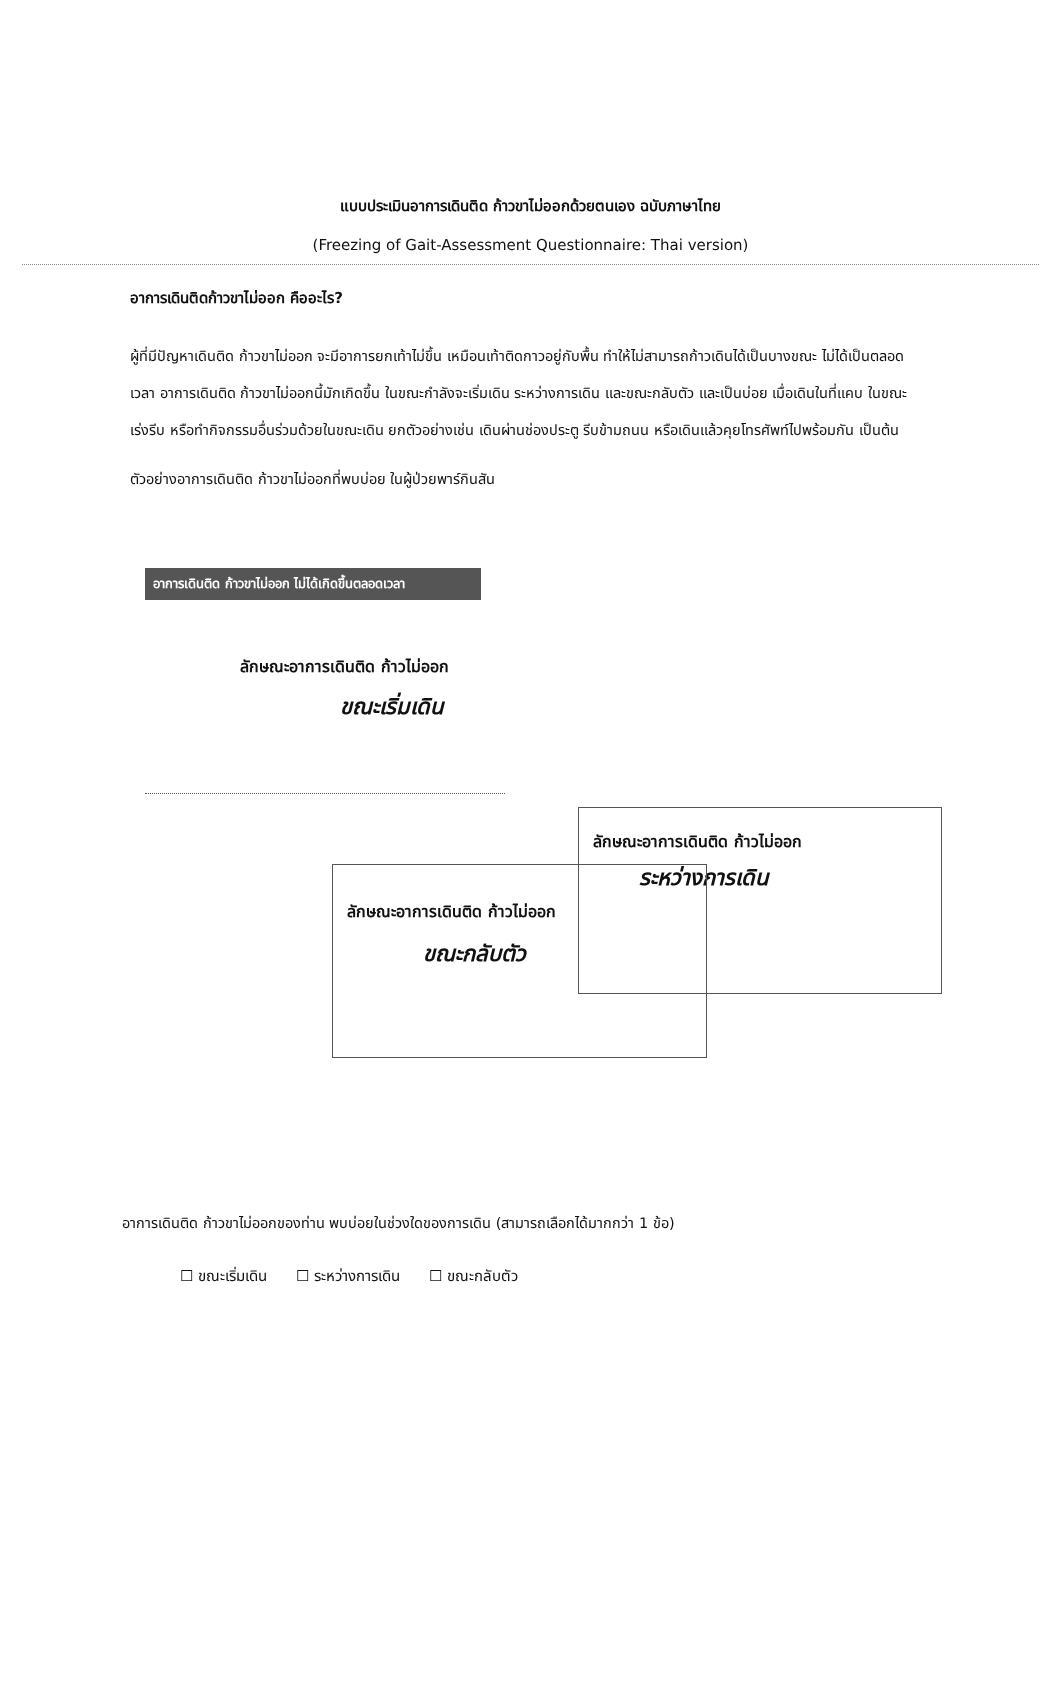แบบประเมินอาการเดินติด ก้าวขาไม่ออกด้วยตนเอง ฉบับภาษาไทย
(Freezing of Gait-Assessment Questionnaire: Thai version)
อาการเดินติดก้าวขาไม่ออก คืออะไร?
ผู้ที่มีปัญหาเดินติด ก้าวขาไม่ออก จะมีอาการยกเท้าไม่ขึ้น เหมือนเท้าติดกาวอยู่กับพื้น ทำให้ไม่สามารถก้าวเดินได้เป็นบางขณะ ไม่ได้เป็นตลอดเวลา อาการเดินติด ก้าวขาไม่ออกนี้มักเกิดขึ้น ในขณะกำลังจะเริ่มเดิน ระหว่างการเดิน และขณะกลับตัว และเป็นบ่อย เมื่อเดินในที่แคบ ในขณะเร่งรีบ หรือทำกิจกรรมอื่นร่วมด้วยในขณะเดิน ยกตัวอย่างเช่น เดินผ่านช่องประตู รีบข้ามถนน หรือเดินแล้วคุยโทรศัพท์ไปพร้อมกัน เป็นต้น
ตัวอย่างอาการเดินติด ก้าวขาไม่ออกที่พบบ่อย ในผู้ป่วยพาร์กินสัน
อาการเดินติด ก้าวขาไม่ออก ไม่ได้เกิดขึ้นตลอดเวลา
ลักษณะอาการเดินติด ก้าวไม่ออก
ขณะเริ่มเดิน
ลักษณะอาการเดินติด ก้าวไม่ออก
ระหว่างการเดิน
ลักษณะอาการเดินติด ก้าวไม่ออก
ขณะกลับตัว
อาการเดินติด ก้าวขาไม่ออกของท่าน พบบ่อยในช่วงใดของการเดิน (สามารถเลือกได้มากกว่า 1 ข้อ)
☐ ขณะเริ่มเดิน ☐ ระหว่างการเดิน ☐ ขณะกลับตัว